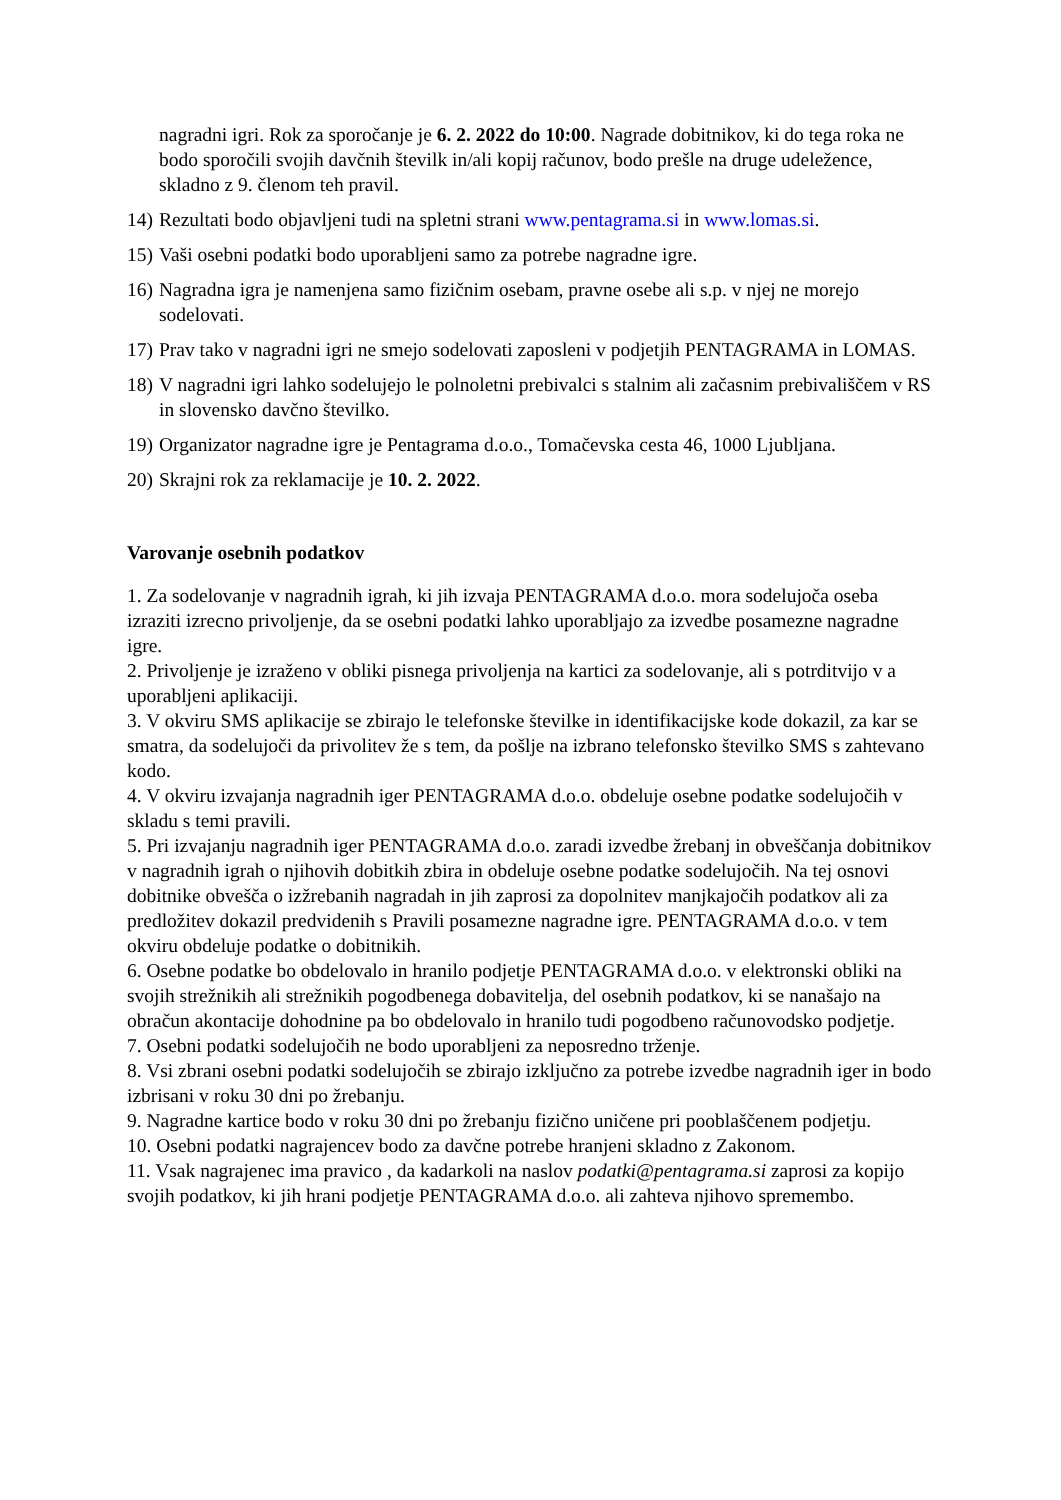nagradni igri. Rok za sporočanje je 6. 2. 2022 do 10:00. Nagrade dobitnikov, ki do tega roka ne bodo sporočili svojih davčnih številk in/ali kopij računov, bodo prešle na druge udeležence, skladno z 9. členom teh pravil.
14) Rezultati bodo objavljeni tudi na spletni strani www.pentagrama.si in www.lomas.si.
15) Vaši osebni podatki bodo uporabljeni samo za potrebe nagradne igre.
16) Nagradna igra je namenjena samo fizičnim osebam, pravne osebe ali s.p. v njej ne morejo sodelovati.
17) Prav tako v nagradni igri ne smejo sodelovati zaposleni v podjetjih PENTAGRAMA in LOMAS.
18) V nagradni igri lahko sodelujejo le polnoletni prebivalci s stalnim ali začasnim prebivališčem v RS in slovensko davčno številko.
19) Organizator nagradne igre je Pentagrama d.o.o., Tomačevska cesta 46, 1000 Ljubljana.
20) Skrajni rok za reklamacije je 10. 2. 2022.
Varovanje osebnih podatkov
1. Za sodelovanje v nagradnih igrah, ki jih izvaja PENTAGRAMA d.o.o. mora sodelujoča oseba izraziti izrecno privoljenje, da se osebni podatki lahko uporabljajo za izvedbe posamezne nagradne igre.
2. Privoljenje je izraženo v obliki pisnega privoljenja na kartici za sodelovanje, ali s potrditvijo v a uporabljeni aplikaciji.
3. V okviru SMS aplikacije se zbirajo le telefonske številke in identifikacijske kode dokazil, za kar se smatra, da sodelujoči da privolitev že s tem, da pošlje na izbrano telefonsko številko SMS s zahtevano kodo.
4. V okviru izvajanja nagradnih iger PENTAGRAMA d.o.o. obdeluje osebne podatke sodelujočih v skladu s temi pravili.
5. Pri izvajanju nagradnih iger PENTAGRAMA d.o.o. zaradi izvedbe žrebanj in obveščanja dobitnikov v nagradnih igrah o njihovih dobitkih zbira in obdeluje osebne podatke sodelujočih. Na tej osnovi dobitnike obvešča o izžrebanih nagradah in jih zaprosi za dopolnitev manjkajočih podatkov ali za predložitev dokazil predvidenih s Pravili posamezne nagradne igre. PENTAGRAMA d.o.o. v tem okviru obdeluje podatke o dobitnikih.
6. Osebne podatke bo obdelovalo in hranilo podjetje PENTAGRAMA d.o.o. v elektronski obliki na svojih strežnikih ali strežnikih pogodbenega dobavitelja, del osebnih podatkov, ki se nanašajo na obračun akontacije dohodnine pa bo obdelovalo in hranilo tudi pogodbeno računovodsko podjetje.
7. Osebni podatki sodelujočih ne bodo uporabljeni za neposredno trženje.
8. Vsi zbrani osebni podatki sodelujočih se zbirajo izključno za potrebe izvedbe nagradnih iger in bodo izbrisani v roku 30 dni po žrebanju.
9. Nagradne kartice bodo v roku 30 dni po žrebanju fizično uničene pri pooblaščenem podjetju.
10. Osebni podatki nagrajencev bodo za davčne potrebe hranjeni skladno z Zakonom.
11. Vsak nagrajenec ima pravico , da kadarkoli na naslov podatki@pentagrama.si zaprosi za kopijo svojih podatkov, ki jih hrani podjetje PENTAGRAMA d.o.o. ali zahteva njihovo spremembo.